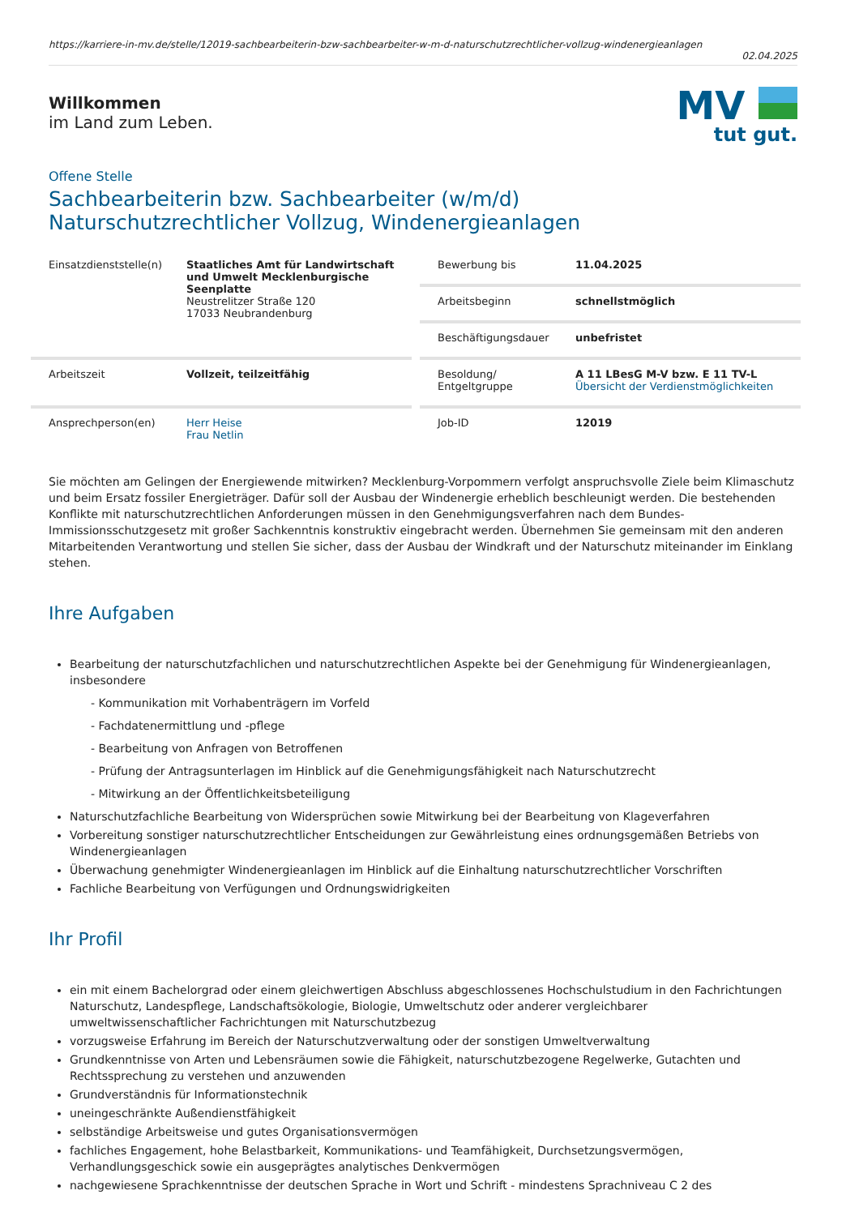https://karriere-in-mv.de/stelle/12019-sachbearbeiterin-bzw-sachbearbeiter-w-m-d-naturschutzrechtlicher-vollzug-windenergieanlagen
02.04.2025
Willkommen
im Land zum Leben.
MV
tut gut.
Offene Stelle
Sachbearbeiterin bzw. Sachbearbeiter (w/m/d)
Naturschutzrechtlicher Vollzug, Windenergieanlagen
Einsatzdienststelle(n)
Staatliches Amt für Landwirtschaft und Umwelt Mecklenburgische Seenplatte
Neustrelitzer Straße 120
17033 Neubrandenburg
Bewerbung bis 11.04.2025
Arbeitsbeginn schnellstmöglich
Beschäftigungsdauer unbefristet
Arbeitszeit Vollzeit, teilzeitfähig
Besoldung/
Entgeltgruppe
A 11 LBesG M-V bzw. E 11 TV-L
Übersicht der Verdienstmöglichkeiten
Ansprechperson(en) Herr Heise
Frau Netlin
Job-ID 12019
Sie möchten am Gelingen der Energiewende mitwirken? Mecklenburg-Vorpommern verfolgt anspruchsvolle Ziele beim Klimaschutz und beim Ersatz fossiler Energieträger. Dafür soll der Ausbau der Windenergie erheblich beschleunigt werden. Die bestehenden Konflikte mit naturschutzrechtlichen Anforderungen müssen in den Genehmigungsverfahren nach dem Bundes-Immissionsschutzgesetz mit großer Sachkenntnis konstruktiv eingebracht werden. Übernehmen Sie gemeinsam mit den anderen Mitarbeitenden Verantwortung und stellen Sie sicher, dass der Ausbau der Windkraft und der Naturschutz miteinander im Einklang stehen.
Ihre Aufgaben
Bearbeitung der naturschutzfachlichen und naturschutzrechtlichen Aspekte bei der Genehmigung für Windenergieanlagen, insbesondere
- Kommunikation mit Vorhabenträgern im Vorfeld
- Fachdatenermittlung und -pflege
- Bearbeitung von Anfragen von Betroffenen
- Prüfung der Antragsunterlagen im Hinblick auf die Genehmigungsfähigkeit nach Naturschutzrecht
- Mitwirkung an der Öffentlichkeitsbeteiligung
Naturschutzfachliche Bearbeitung von Widersprüchen sowie Mitwirkung bei der Bearbeitung von Klageverfahren
Vorbereitung sonstiger naturschutzrechtlicher Entscheidungen zur Gewährleistung eines ordnungsgemäßen Betriebs von Windenergieanlagen
Überwachung genehmigter Windenergieanlagen im Hinblick auf die Einhaltung naturschutzrechtlicher Vorschriften
Fachliche Bearbeitung von Verfügungen und Ordnungswidrigkeiten
Ihr Profil
ein mit einem Bachelorgrad oder einem gleichwertigen Abschluss abgeschlossenes Hochschulstudium in den Fachrichtungen Naturschutz, Landespflege, Landschaftsökologie, Biologie, Umweltschutz oder anderer vergleichbarer umweltwissenschaftlicher Fachrichtungen mit Naturschutzbezug
vorzugsweise Erfahrung im Bereich der Naturschutzverwaltung oder der sonstigen Umweltverwaltung
Grundkenntnisse von Arten und Lebensräumen sowie die Fähigkeit, naturschutzbezogene Regelwerke, Gutachten und Rechtssprechung zu verstehen und anzuwenden
Grundverständnis für Informationstechnik
uneingeschränkte Außendienstfähigkeit
selbständige Arbeitsweise und gutes Organisationsvermögen
fachliches Engagement, hohe Belastbarkeit, Kommunikations- und Teamfähigkeit, Durchsetzungsvermögen, Verhandlungsgeschick sowie ein ausgeprägtes analytisches Denkvermögen
nachgewiesene Sprachkenntnisse der deutschen Sprache in Wort und Schrift - mindestens Sprachniveau C 2 des